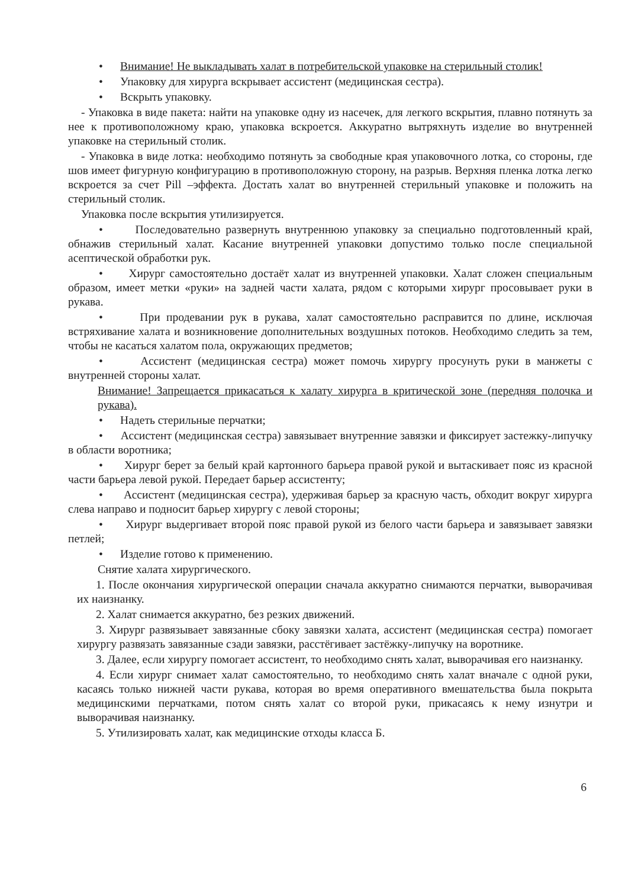• Внимание! Не выкладывать халат в потребительской упаковке на стерильный столик!
• Упаковку для хирурга вскрывает ассистент (медицинская сестра).
• Вскрыть упаковку.
- Упаковка в виде пакета: найти на упаковке одну из насечек, для легкого вскрытия, плавно потянуть за нее к противоположному краю, упаковка вскроется. Аккуратно вытряхнуть изделие во внутренней упаковке на стерильный столик.
- Упаковка в виде лотка: необходимо потянуть за свободные края упаковочного лотка, со стороны, где шов имеет фигурную конфигурацию в противоположную сторону, на разрыв. Верхняя пленка лотка легко вскроется за счет Pill –эффекта. Достать халат во внутренней стерильный упаковке и положить на стерильный столик.
Упаковка после вскрытия утилизируется.
• Последовательно развернуть внутреннюю упаковку за специально подготовленный край, обнажив стерильный халат. Касание внутренней упаковки допустимо только после специальной асептической обработки рук.
• Хирург самостоятельно достаёт халат из внутренней упаковки. Халат сложен специальным образом, имеет метки «руки» на задней части халата, рядом с которыми хирург просовывает руки в рукава.
• При продевании рук в рукава, халат самостоятельно расправится по длине, исключая встряхивание халата и возникновение дополнительных воздушных потоков. Необходимо следить за тем, чтобы не касаться халатом пола, окружающих предметов;
• Ассистент (медицинская сестра) может помочь хирургу просунуть руки в манжеты с внутренней стороны халат.
Внимание! Запрещается прикасаться к халату хирурга в критической зоне (передняя полочка и рукава).
• Надеть стерильные перчатки;
• Ассистент (медицинская сестра) завязывает внутренние завязки и фиксирует застежку-липучку в области воротника;
• Хирург берет за белый край картонного барьера правой рукой и вытаскивает пояс из красной части барьера левой рукой. Передает барьер ассистенту;
• Ассистент (медицинская сестра), удерживая барьер за красную часть, обходит вокруг хирурга слева направо и подносит барьер хирургу с левой стороны;
• Хирург выдергивает второй пояс правой рукой из белого части барьера и завязывает завязки петлей;
• Изделие готово к применению.
Снятие халата хирургического.
1. После окончания хирургической операции сначала аккуратно снимаются перчатки, выворачивая их наизнанку.
2. Халат снимается аккуратно, без резких движений.
3. Хирург развязывает завязанные сбоку завязки халата, ассистент (медицинская сестра) помогает хирургу развязать завязанные сзади завязки, расстёгивает застёжку-липучку на воротнике.
3. Далее, если хирургу помогает ассистент, то необходимо снять халат, выворачивая его наизнанку.
4. Если хирург снимает халат самостоятельно, то необходимо снять халат вначале с одной руки, касаясь только нижней части рукава, которая во время оперативного вмешательства была покрыта медицинскими перчатками, потом снять халат со второй руки, прикасаясь к нему изнутри и выворачивая наизнанку.
5. Утилизировать халат, как медицинские отходы класса Б.
6